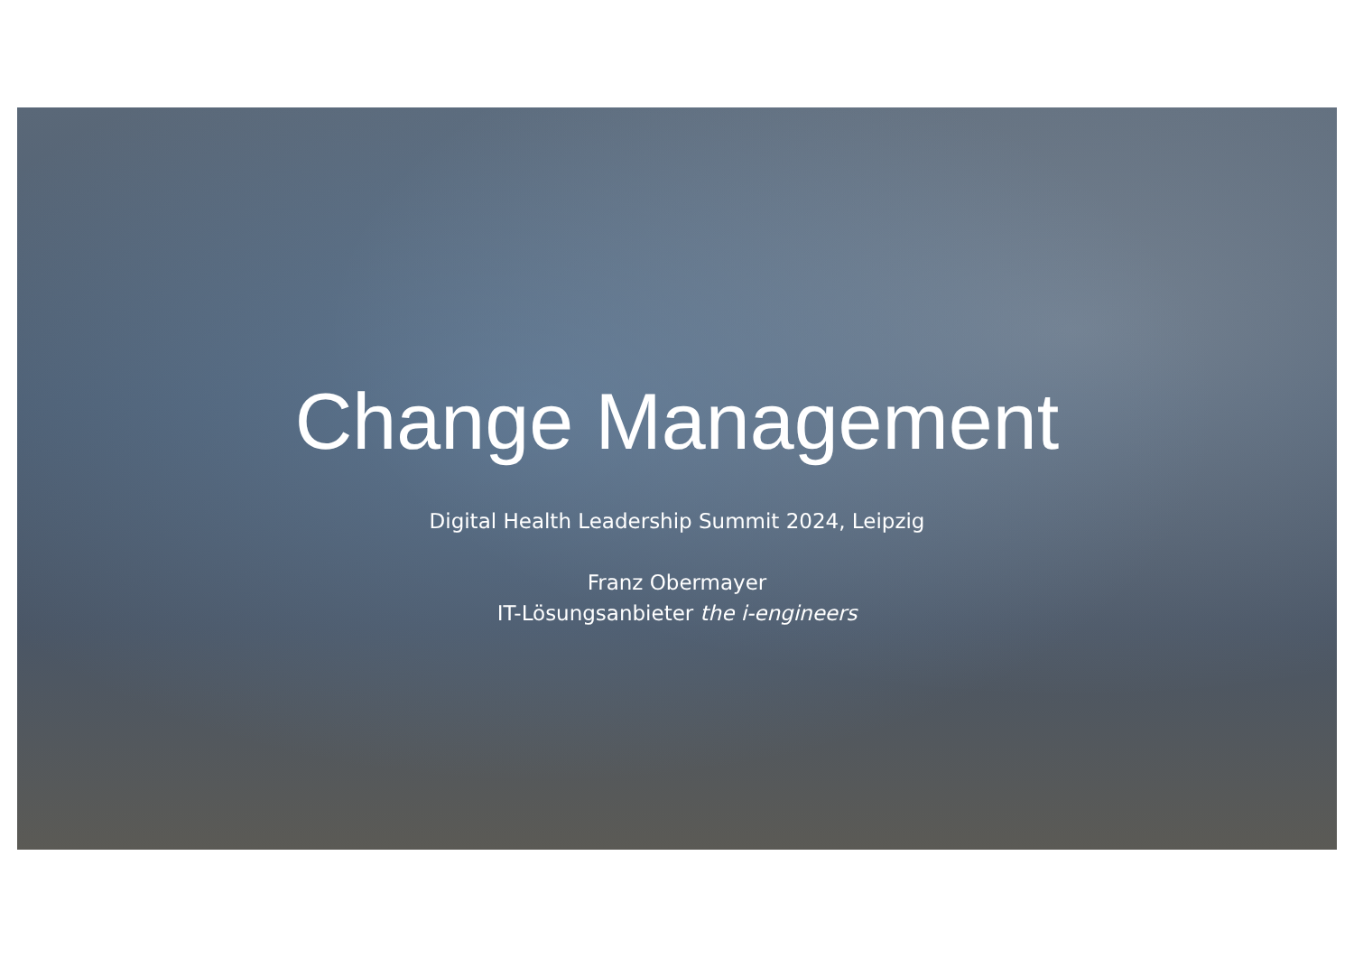Change Management
Digital Health Leadership Summit 2024, Leipzig
Franz Obermayer
IT-Lösungsanbieter the i-engineers